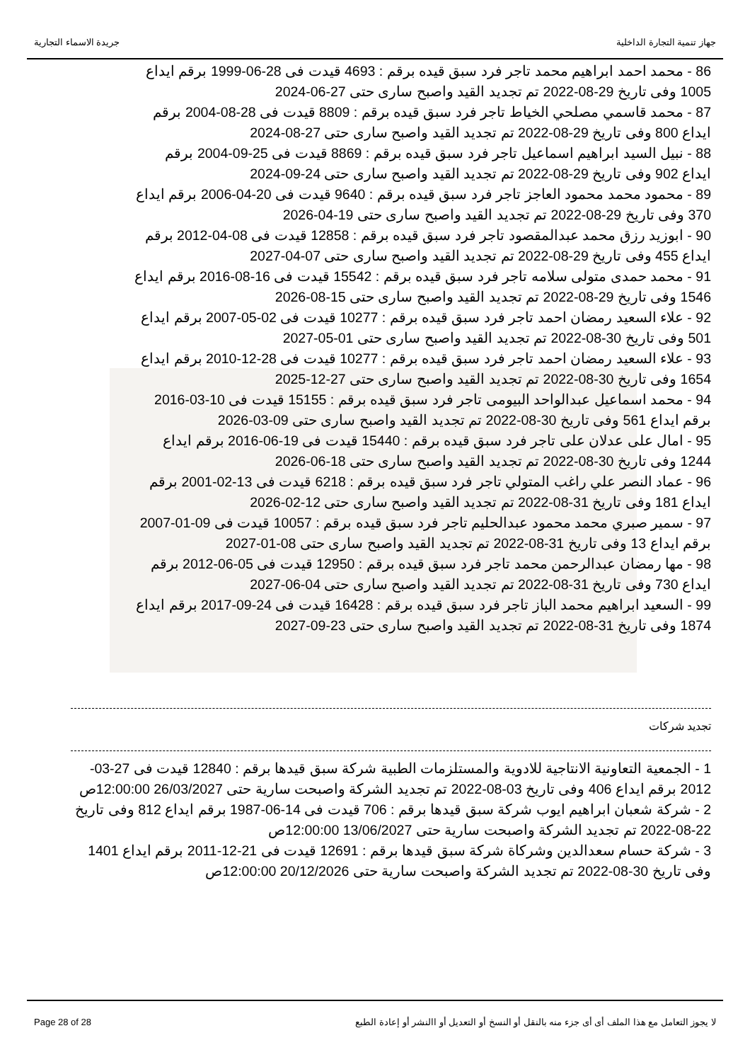جهاز تنمية التجارة الداخلية جريدة الاسماء التجارية
86 - محمد احمد ابراهيم محمد تاجر فرد سبق قيده برقم : 4693 قيدت فى 28-06-1999 برقم ايداع 1005 وفى تاريخ 29-08-2022 تم تجديد القيد واصبح سارى حتى 27-06-2024
87 - محمد قاسمي مصلحي الخياط تاجر فرد سبق قيده برقم : 8809 قيدت فى 28-08-2004 برقم ايداع 800 وفى تاريخ 29-08-2022 تم تجديد القيد واصبح سارى حتى 27-08-2024
88 - نبيل السيد ابراهيم اسماعيل تاجر فرد سبق قيده برقم : 8869 قيدت فى 25-09-2004 برقم ايداع 902 وفى تاريخ 29-08-2022 تم تجديد القيد واصبح سارى حتى 24-09-2024
89 - محمود محمد محمود العاجز تاجر فرد سبق قيده برقم : 9640 قيدت فى 20-04-2006 برقم ايداع 370 وفى تاريخ 29-08-2022 تم تجديد القيد واصبح سارى حتى 19-04-2026
90 - ابوزيد رزق محمد عبدالمقصود تاجر فرد سبق قيده برقم : 12858 قيدت فى 08-04-2012 برقم ايداع 455 وفى تاريخ 29-08-2022 تم تجديد القيد واصبح سارى حتى 07-04-2027
91 - محمد حمدى متولى سلامه تاجر فرد سبق قيده برقم : 15542 قيدت فى 16-08-2016 برقم ايداع 1546 وفى تاريخ 29-08-2022 تم تجديد القيد واصبح سارى حتى 15-08-2026
92 - علاء السعيد رمضان احمد تاجر فرد سبق قيده برقم : 10277 قيدت فى 02-05-2007 برقم ايداع 501 وفى تاريخ 30-08-2022 تم تجديد القيد واصبح سارى حتى 01-05-2027
93 - علاء السعيد رمضان احمد تاجر فرد سبق قيده برقم : 10277 قيدت فى 28-12-2010 برقم ايداع 1654 وفى تاريخ 30-08-2022 تم تجديد القيد واصبح سارى حتى 27-12-2025
94 - محمد اسماعيل عبدالواحد البيومى تاجر فرد سبق قيده برقم : 15155 قيدت فى 10-03-2016 برقم ايداع 561 وفى تاريخ 30-08-2022 تم تجديد القيد واصبح سارى حتى 09-03-2026
95 - امال على عدلان على تاجر فرد سبق قيده برقم : 15440 قيدت فى 19-06-2016 برقم ايداع 1244 وفى تاريخ 30-08-2022 تم تجديد القيد واصبح سارى حتى 18-06-2026
96 - عماد النصر علي راغب المتولي تاجر فرد سبق قيده برقم : 6218 قيدت فى 13-02-2001 برقم ايداع 181 وفى تاريخ 31-08-2022 تم تجديد القيد واصبح سارى حتى 12-02-2026
97 - سمير صبري محمد محمود عبدالحليم تاجر فرد سبق قيده برقم : 10057 قيدت فى 09-01-2007 برقم ايداع 13 وفى تاريخ 31-08-2022 تم تجديد القيد واصبح سارى حتى 08-01-2027
98 - مها رمضان عبدالرحمن محمد تاجر فرد سبق قيده برقم : 12950 قيدت فى 05-06-2012 برقم ايداع 730 وفى تاريخ 31-08-2022 تم تجديد القيد واصبح سارى حتى 04-06-2027
99 - السعيد ابراهيم محمد الباز تاجر فرد سبق قيده برقم : 16428 قيدت فى 24-09-2017 برقم ايداع 1874 وفى تاريخ 31-08-2022 تم تجديد القيد واصبح سارى حتى 23-09-2027
تجديد شركات
1 - الجمعية التعاونية الانتاجية للادوية والمستلزمات الطبية شركة سبق قيدها برقم : 12840 قيدت فى 27-03-2012 برقم ايداع 406 وفى تاريخ 03-08-2022 تم تجديد الشركة واصبحت سارية حتى 26/03/2027 12:00:00ص
2 - شركة شعبان ابراهيم ايوب شركة سبق قيدها برقم : 706 قيدت فى 14-06-1987 برقم ايداع 812 وفى تاريخ 22-08-2022 تم تجديد الشركة واصبحت سارية حتى 13/06/2027 12:00:00ص
3 - شركة حسام سعدالدين وشركاة شركة سبق قيدها برقم : 12691 قيدت فى 21-12-2011 برقم ايداع 1401 وفى تاريخ 30-08-2022 تم تجديد الشركة واصبحت سارية حتى 20/12/2026 12:00:00ص
Page 28 of 28 لا يجوز التعامل مع هذا الملف أى أى جزء منه بالنقل أو النسخ أو التعديل أو االنشر أو إعادة الطبع